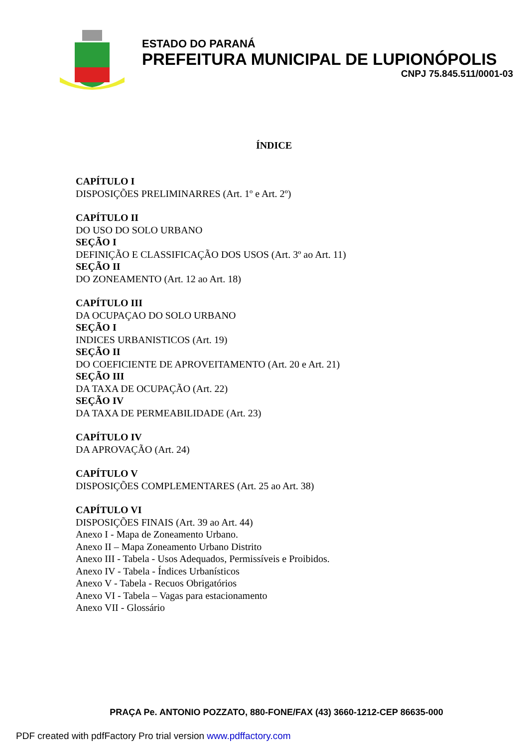ESTADO DO PARANÁ
PREFEITURA MUNICIPAL DE LUPIONÓPOLIS
CNPJ 75.845.511/0001-03
ÍNDICE
CAPÍTULO I
DISPOSIÇÕES PRELIMINARRES (Art. 1º e Art. 2º)
CAPÍTULO II
DO USO DO SOLO URBANO
SEÇÃO I
DEFINIÇÃO E CLASSIFICAÇÃO DOS USOS (Art. 3º ao Art. 11)
SEÇÃO II
DO ZONEAMENTO (Art. 12 ao Art. 18)
CAPÍTULO III
DA OCUPAÇAO DO SOLO URBANO
SEÇÃO I
INDICES URBANISTICOS (Art. 19)
SEÇÃO II
DO COEFICIENTE DE APROVEITAMENTO (Art. 20 e Art. 21)
SEÇÃO III
DA TAXA DE OCUPAÇÃO (Art. 22)
SEÇÃO IV
DA TAXA DE PERMEABILIDADE (Art. 23)
CAPÍTULO IV
DA APROVAÇÃO (Art. 24)
CAPÍTULO V
DISPOSIÇÕES COMPLEMENTARES (Art. 25 ao Art. 38)
CAPÍTULO VI
DISPOSIÇÕES FINAIS (Art. 39 ao Art. 44)
Anexo I - Mapa de Zoneamento Urbano.
Anexo II – Mapa Zoneamento Urbano Distrito
Anexo III - Tabela - Usos Adequados, Permissíveis e Proibidos.
Anexo IV - Tabela - Índices Urbanísticos
Anexo V - Tabela - Recuos Obrigatórios
Anexo VI - Tabela – Vagas para estacionamento
Anexo VII - Glossário
PRAÇA Pe. ANTONIO POZZATO, 880-FONE/FAX (43) 3660-1212-CEP 86635-000
PDF created with pdfFactory Pro trial version www.pdffactory.com